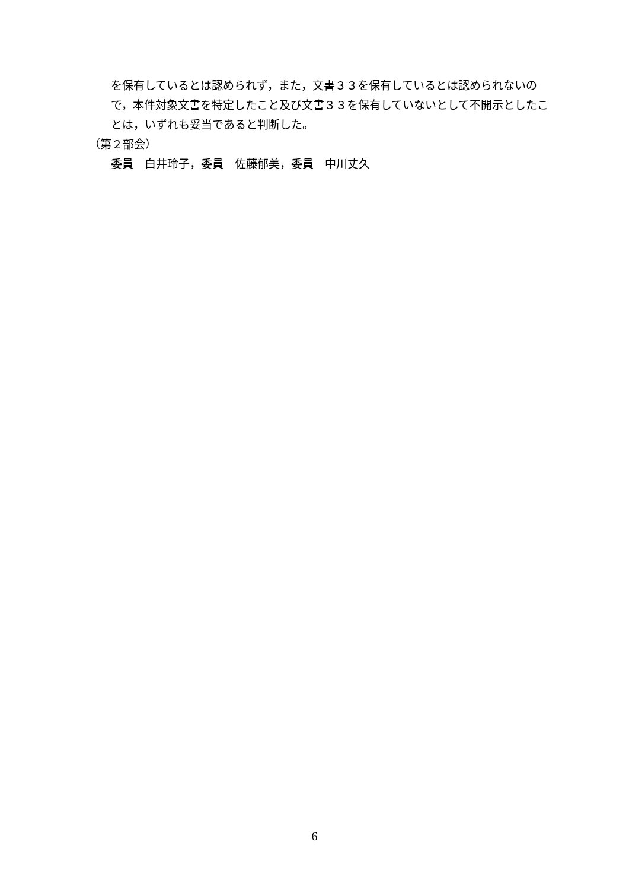を保有しているとは認められず，また，文書３３を保有しているとは認められないので，本件対象文書を特定したこと及び文書３３を保有していないとして不開示としたことは，いずれも妥当であると判断した。
（第２部会）
委員　白井玲子，委員　佐藤郁美，委員　中川丈久
6